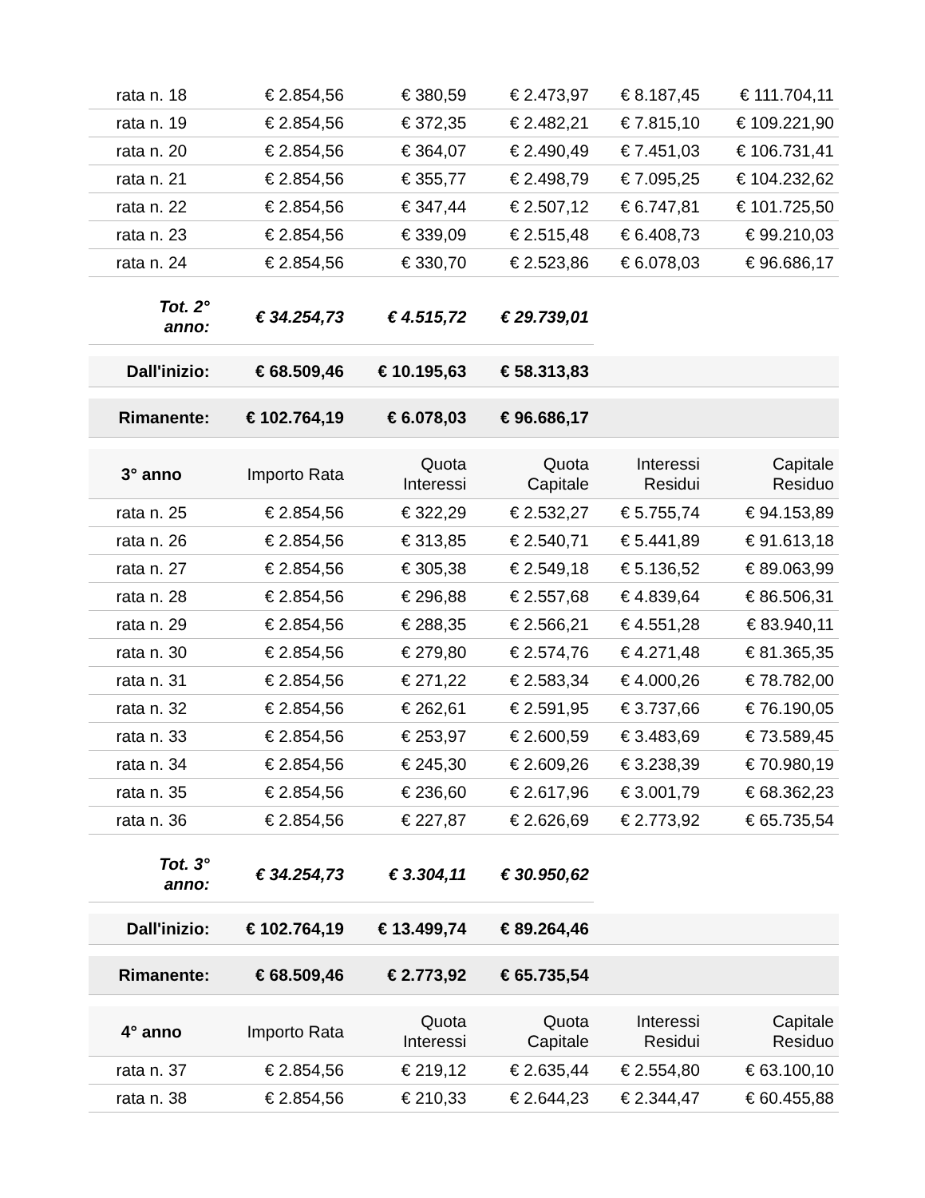| rata n. 18 | € 2.854,56 | € 380,59 | € 2.473,97 | € 8.187,45 | € 111.704,11 |
| rata n. 19 | € 2.854,56 | € 372,35 | € 2.482,21 | € 7.815,10 | € 109.221,90 |
| rata n. 20 | € 2.854,56 | € 364,07 | € 2.490,49 | € 7.451,03 | € 106.731,41 |
| rata n. 21 | € 2.854,56 | € 355,77 | € 2.498,79 | € 7.095,25 | € 104.232,62 |
| rata n. 22 | € 2.854,56 | € 347,44 | € 2.507,12 | € 6.747,81 | € 101.725,50 |
| rata n. 23 | € 2.854,56 | € 339,09 | € 2.515,48 | € 6.408,73 | € 99.210,03 |
| rata n. 24 | € 2.854,56 | € 330,70 | € 2.523,86 | € 6.078,03 | € 96.686,17 |
| Tot. 2° anno: | € 34.254,73 | € 4.515,72 | € 29.739,01 | | |
| Dall'inizio: | € 68.509,46 | € 10.195,63 | € 58.313,83 | | |
| Rimanente: | € 102.764,19 | € 6.078,03 | € 96.686,17 | | |
| 3° anno | Importo Rata | Quota Interessi | Quota Capitale | Interessi Residui | Capitale Residuo |
| rata n. 25 | € 2.854,56 | € 322,29 | € 2.532,27 | € 5.755,74 | € 94.153,89 |
| rata n. 26 | € 2.854,56 | € 313,85 | € 2.540,71 | € 5.441,89 | € 91.613,18 |
| rata n. 27 | € 2.854,56 | € 305,38 | € 2.549,18 | € 5.136,52 | € 89.063,99 |
| rata n. 28 | € 2.854,56 | € 296,88 | € 2.557,68 | € 4.839,64 | € 86.506,31 |
| rata n. 29 | € 2.854,56 | € 288,35 | € 2.566,21 | € 4.551,28 | € 83.940,11 |
| rata n. 30 | € 2.854,56 | € 279,80 | € 2.574,76 | € 4.271,48 | € 81.365,35 |
| rata n. 31 | € 2.854,56 | € 271,22 | € 2.583,34 | € 4.000,26 | € 78.782,00 |
| rata n. 32 | € 2.854,56 | € 262,61 | € 2.591,95 | € 3.737,66 | € 76.190,05 |
| rata n. 33 | € 2.854,56 | € 253,97 | € 2.600,59 | € 3.483,69 | € 73.589,45 |
| rata n. 34 | € 2.854,56 | € 245,30 | € 2.609,26 | € 3.238,39 | € 70.980,19 |
| rata n. 35 | € 2.854,56 | € 236,60 | € 2.617,96 | € 3.001,79 | € 68.362,23 |
| rata n. 36 | € 2.854,56 | € 227,87 | € 2.626,69 | € 2.773,92 | € 65.735,54 |
| Tot. 3° anno: | € 34.254,73 | € 3.304,11 | € 30.950,62 | | |
| Dall'inizio: | € 102.764,19 | € 13.499,74 | € 89.264,46 | | |
| Rimanente: | € 68.509,46 | € 2.773,92 | € 65.735,54 | | |
| 4° anno | Importo Rata | Quota Interessi | Quota Capitale | Interessi Residui | Capitale Residuo |
| rata n. 37 | € 2.854,56 | € 219,12 | € 2.635,44 | € 2.554,80 | € 63.100,10 |
| rata n. 38 | € 2.854,56 | € 210,33 | € 2.644,23 | € 2.344,47 | € 60.455,88 |